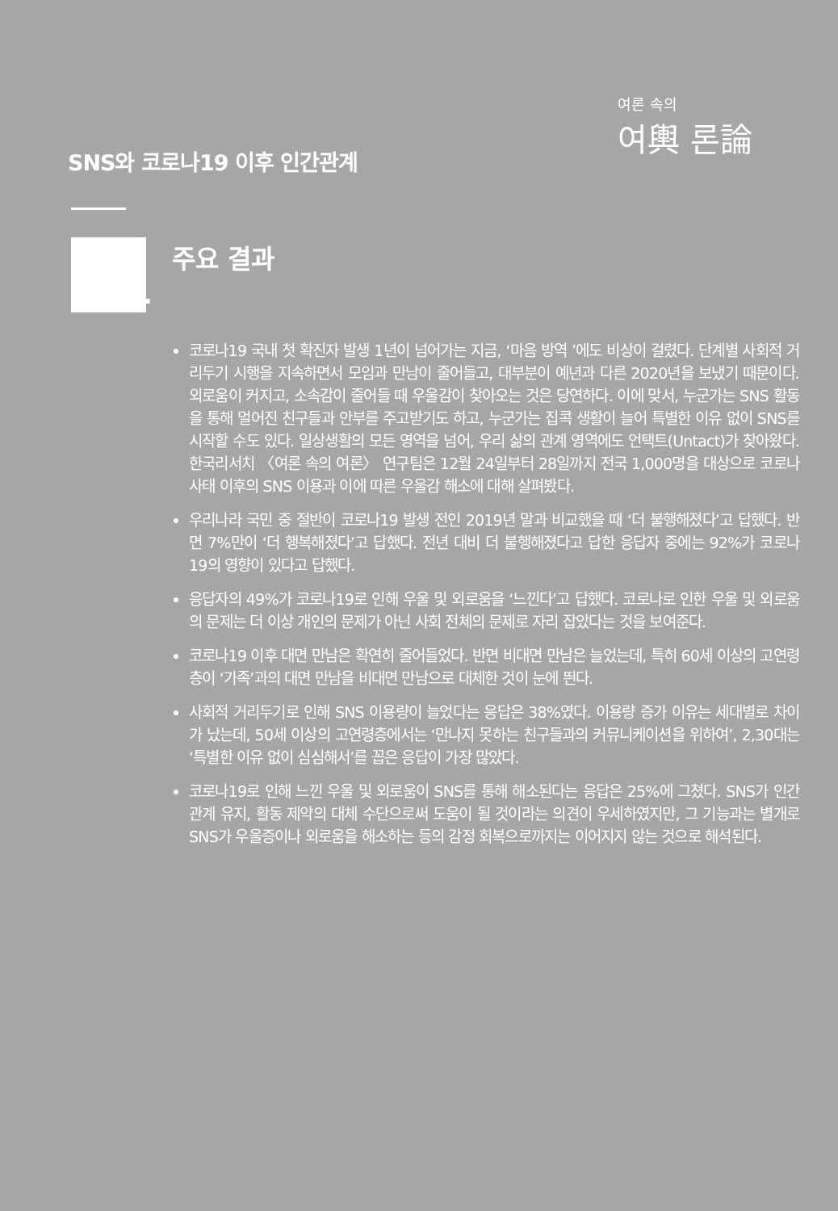여론 속의
여輿 론論
SNS와 코로나19 이후 인간관계
1
주요 결과
코로나19 국내 첫 확진자 발생 1년이 넘어가는 지금, ‘마음 방역 ’에도 비상이 걸렸다. 단계별 사회적 거리두기 시행을 지속하면서 모임과 만남이 줄어들고, 대부분이 예년과 다른 2020년을 보냈기 때문이다. 외로움이 커지고, 소속감이 줄어들 때 우울감이 찾아오는 것은 당연하다. 이에 맞서, 누군가는 SNS 활동을 통해 멀어진 친구들과 안부를 주고받기도 하고, 누군가는 집콕 생활이 늘어 특별한 이유 없이 SNS를 시작할 수도 있다. 일상생활의 모든 영역을 넘어, 우리 삶의 관계 영역에도 언택트(Untact)가 찾아왔다. 한국리서치 〈여론 속의 여론〉 연구팀은 12월 24일부터 28일까지 전국 1,000명을 대상으로 코로나사태 이후의 SNS 이용과 이에 따른 우울감 해소에 대해 살펴봤다.
우리나라 국민 중 절반이 코로나19 발생 전인 2019년 말과 비교했을 때 ‘더 불행해졌다’고 답했다. 반면 7%만이 ‘더 행복해졌다’고 답했다. 전년 대비 더 불행해졌다고 답한 응답자 중에는 92%가 코로나19의 영향이 있다고 답했다.
응답자의 49%가 코로나19로 인해 우울 및 외로움을 ‘느낀다’고 답했다. 코로나로 인한 우울 및 외로움의 문제는 더 이상 개인의 문제가 아닌 사회 전체의 문제로 자리 잡았다는 것을 보여준다.
코로나19 이후 대면 만남은 확연히 줄어들었다. 반면 비대면 만남은 늘었는데, 특히 60세 이상의 고연령층이 ‘가족’과의 대면 만남을 비대면 만남으로 대체한 것이 눈에 띈다.
사회적 거리두기로 인해 SNS 이용량이 늘었다는 응답은 38%였다. 이용량 증가 이유는 세대별로 차이가 났는데, 50세 이상의 고연령층에서는 ‘만나지 못하는 친구들과의 커뮤니케이션을 위하여’, 2,30대는 ‘특별한 이유 없이 심심해서’를 꼽은 응답이 가장 많았다.
코로나19로 인해 느낀 우울 및 외로움이 SNS를 통해 해소된다는 응답은 25%에 그쳤다. SNS가 인간관계 유지, 활동 제약의 대체 수단으로써 도움이 될 것이라는 의견이 우세하였지만, 그 기능과는 별개로 SNS가 우울증이나 외로움을 해소하는 등의 감정 회복으로까지는 이어지지 않는 것으로 해석된다.